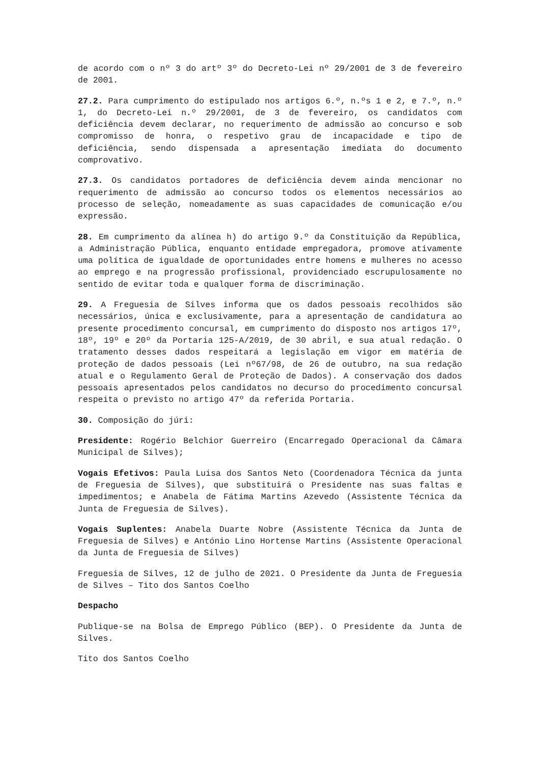de acordo com o nº 3 do artº 3º do Decreto-Lei nº 29/2001 de 3 de fevereiro de 2001.
27.2. Para cumprimento do estipulado nos artigos 6.º, n.ºs 1 e 2, e 7.º, n.º 1, do Decreto-Lei n.º 29/2001, de 3 de fevereiro, os candidatos com deficiência devem declarar, no requerimento de admissão ao concurso e sob compromisso de honra, o respetivo grau de incapacidade e tipo de deficiência, sendo dispensada a apresentação imediata do documento comprovativo.
27.3. Os candidatos portadores de deficiência devem ainda mencionar no requerimento de admissão ao concurso todos os elementos necessários ao processo de seleção, nomeadamente as suas capacidades de comunicação e/ou expressão.
28. Em cumprimento da alínea h) do artigo 9.º da Constituição da República, a Administração Pública, enquanto entidade empregadora, promove ativamente uma política de igualdade de oportunidades entre homens e mulheres no acesso ao emprego e na progressão profissional, providenciado escrupulosamente no sentido de evitar toda e qualquer forma de discriminação.
29. A Freguesia de Silves informa que os dados pessoais recolhidos são necessários, única e exclusivamente, para a apresentação de candidatura ao presente procedimento concursal, em cumprimento do disposto nos artigos 17º, 18º, 19º e 20º da Portaria 125-A/2019, de 30 abril, e sua atual redação. O tratamento desses dados respeitará a legislação em vigor em matéria de proteção de dados pessoais (Lei nº67/98, de 26 de outubro, na sua redação atual e o Regulamento Geral de Proteção de Dados). A conservação dos dados pessoais apresentados pelos candidatos no decurso do procedimento concursal respeita o previsto no artigo 47º da referida Portaria.
30. Composição do júri:
Presidente: Rogério Belchior Guerreiro (Encarregado Operacional da Câmara Municipal de Silves);
Vogais Efetivos: Paula Luisa dos Santos Neto (Coordenadora Técnica da junta de Freguesia de Silves), que substituirá o Presidente nas suas faltas e impedimentos; e Anabela de Fátima Martins Azevedo (Assistente Técnica da Junta de Freguesia de Silves).
Vogais Suplentes: Anabela Duarte Nobre (Assistente Técnica da Junta de Freguesia de Silves) e António Lino Hortense Martins (Assistente Operacional da Junta de Freguesia de Silves)
Freguesia de Silves, 12 de julho de 2021. O Presidente da Junta de Freguesia de Silves – Tito dos Santos Coelho
Despacho
Publique-se na Bolsa de Emprego Público (BEP). O Presidente da Junta de Silves.
Tito dos Santos Coelho